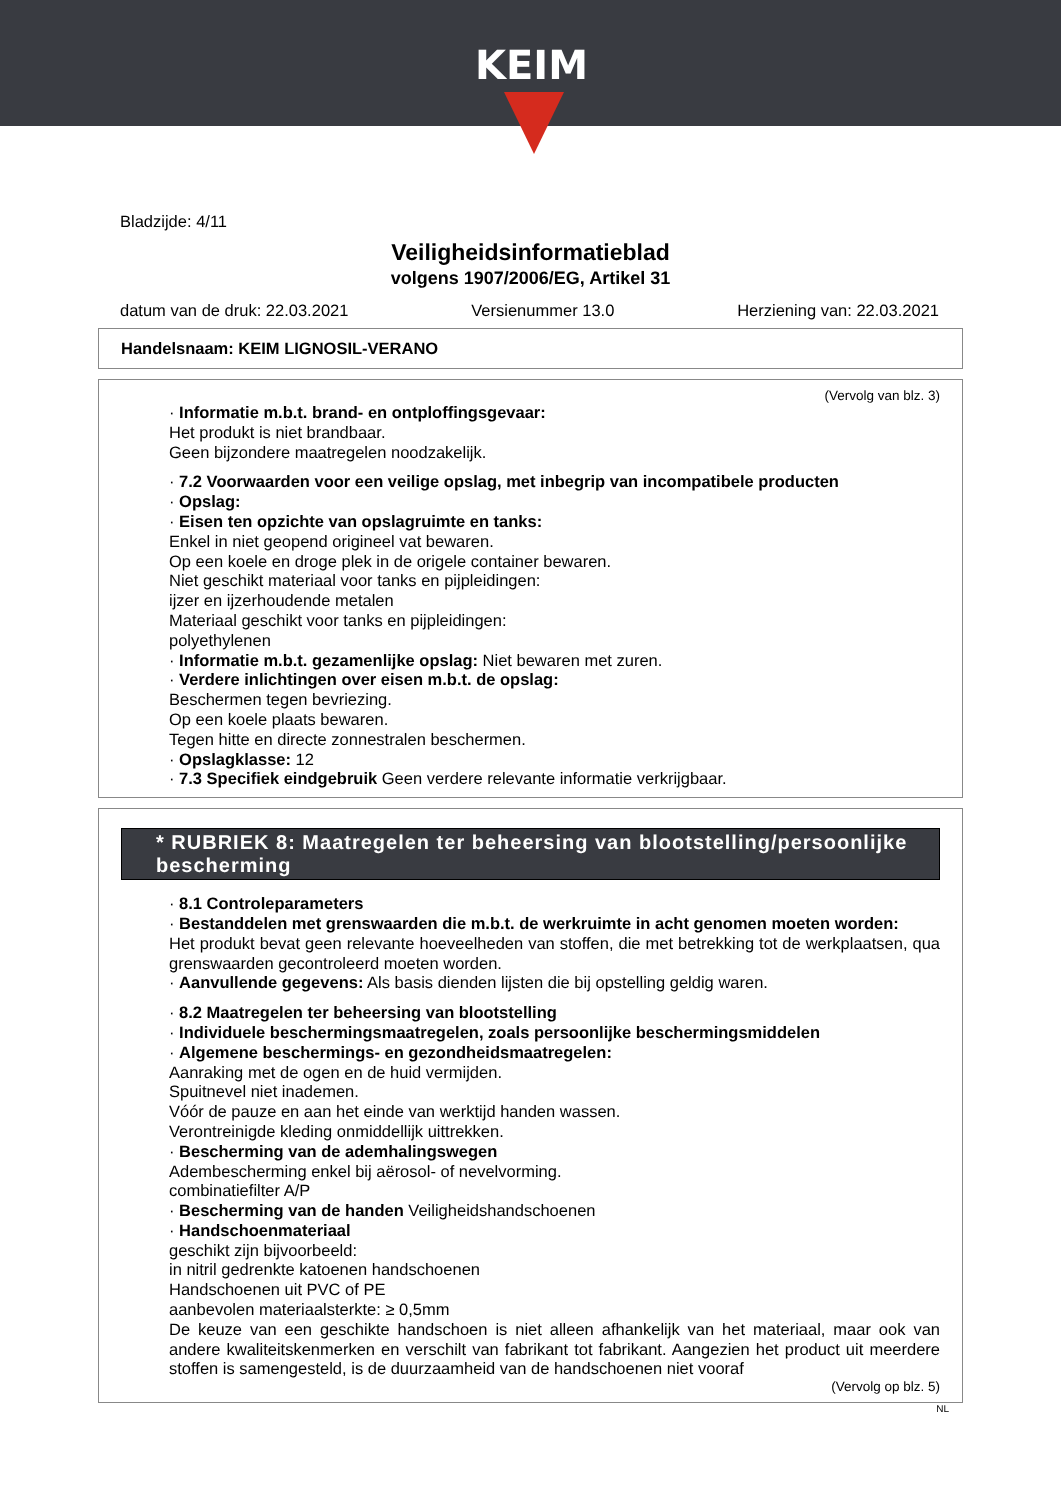KEIM
Bladzijde: 4/11
Veiligheidsinformatieblad
volgens 1907/2006/EG, Artikel 31
datum van de druk: 22.03.2021 Versienummer 13.0 Herziening van: 22.03.2021
Handelsnaam: KEIM LIGNOSIL-VERANO
(Vervolg van blz. 3)
· Informatie m.b.t. brand- en ontploffingsgevaar:
Het produkt is niet brandbaar.
Geen bijzondere maatregelen noodzakelijk.
· 7.2 Voorwaarden voor een veilige opslag, met inbegrip van incompatibele producten
· Opslag:
· Eisen ten opzichte van opslagruimte en tanks:
Enkel in niet geopend origineel vat bewaren.
Op een koele en droge plek in de origele container bewaren.
Niet geschikt materiaal voor tanks en pijpleidingen:
ijzer en ijzerhoudende metalen
Materiaal geschikt voor tanks en pijpleidingen:
polyethylenen
· Informatie m.b.t. gezamenlijke opslag: Niet bewaren met zuren.
· Verdere inlichtingen over eisen m.b.t. de opslag:
Beschermen tegen bevriezing.
Op een koele plaats bewaren.
Tegen hitte en directe zonnestralen beschermen.
· Opslagklasse: 12
· 7.3 Specifiek eindgebruik Geen verdere relevante informatie verkrijgbaar.
* RUBRIEK 8: Maatregelen ter beheersing van blootstelling/persoonlijke bescherming
· 8.1 Controleparameters
· Bestanddelen met grenswaarden die m.b.t. de werkruimte in acht genomen moeten worden:
Het produkt bevat geen relevante hoeveelheden van stoffen, die met betrekking tot de werkplaatsen, qua grenswaarden gecontroleerd moeten worden.
· Aanvullende gegevens: Als basis dienden lijsten die bij opstelling geldig waren.
· 8.2 Maatregelen ter beheersing van blootstelling
· Individuele beschermingsmaatregelen, zoals persoonlijke beschermingsmiddelen
· Algemene beschermings- en gezondheidsmaatregelen:
Aanraking met de ogen en de huid vermijden.
Spuitnevel niet inademen.
Vóór de pauze en aan het einde van werktijd handen wassen.
Verontreinigde kleding onmiddellijk uittrekken.
· Bescherming van de ademhalingswegen
Adembescherming enkel bij aërosol- of nevelvorming.
combinatiefilter A/P
· Bescherming van de handen Veiligheidshandschoenen
· Handschoenmateriaal
geschikt zijn bijvoorbeeld:
in nitril gedrenkte katoenen handschoenen
Handschoenen uit PVC of PE
aanbevolen materiaalsterkte: ≥ 0,5mm
De keuze van een geschikte handschoen is niet alleen afhankelijk van het materiaal, maar ook van andere kwaliteitskenmerken en verschilt van fabrikant tot fabrikant. Aangezien het product uit meerdere stoffen is samengesteld, is de duurzaamheid van de handschoenen niet vooraf
(Vervolg op blz. 5)
NL